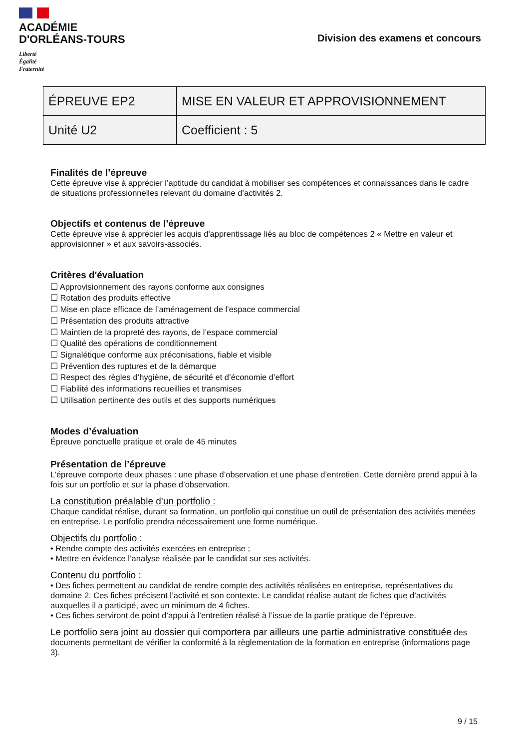ACADÉMIE
D'ORLÉANS-TOURS
Liberté
Égalité
Fraternité
Division des examens et concours
| ÉPREUVE EP2 | MISE EN VALEUR ET APPROVISIONNEMENT |
| Unité U2 | Coefficient : 5 |
Finalités de l’épreuve
Cette épreuve vise à apprécier l’aptitude du candidat à mobiliser ses compétences et connaissances dans le cadre de situations professionnelles relevant du domaine d’activités 2.
Objectifs et contenus de l’épreuve
Cette épreuve vise à apprécier les acquis d'apprentissage liés au bloc de compétences 2 « Mettre en valeur et approvisionner » et aux savoirs-associés.
Critères d'évaluation
☐ Approvisionnement des rayons conforme aux consignes
☐ Rotation des produits effective
☐ Mise en place efficace de l’aménagement de l’espace commercial
☐ Présentation des produits attractive
☐ Maintien de la propreté des rayons, de l’espace commercial
☐ Qualité des opérations de conditionnement
☐ Signalétique conforme aux préconisations, fiable et visible
☐ Prévention des ruptures et de la démarque
☐ Respect des règles d’hygiène, de sécurité et d’économie d’effort
☐ Fiabilité des informations recueillies et transmises
☐ Utilisation pertinente des outils et des supports numériques
Modes d’évaluation
Épreuve ponctuelle pratique et orale de 45 minutes
Présentation de l’épreuve
L’épreuve comporte deux phases : une phase d’observation et une phase d’entretien. Cette dernière prend appui à la fois sur un portfolio et sur la phase d’observation.
La constitution préalable d’un portfolio :
Chaque candidat réalise, durant sa formation, un portfolio qui constitue un outil de présentation des activités menées en entreprise. Le portfolio prendra nécessairement une forme numérique.
Objectifs du portfolio :
• Rendre compte des activités exercées en entreprise ;
• Mettre en évidence l’analyse réalisée par le candidat sur ses activités.
Contenu du portfolio :
• Des fiches permettent au candidat de rendre compte des activités réalisées en entreprise, représentatives du domaine 2. Ces fiches précisent l’activité et son contexte. Le candidat réalise autant de fiches que d’activités auxquelles il a participé, avec un minimum de 4 fiches.
• Ces fiches serviront de point d’appui à l’entretien réalisé à l’issue de la partie pratique de l’épreuve.
Le portfolio sera joint au dossier qui comportera par ailleurs une partie administrative constituée des documents permettant de vérifier la conformité à la règlementation de la formation en entreprise (informations page 3).
9 / 15